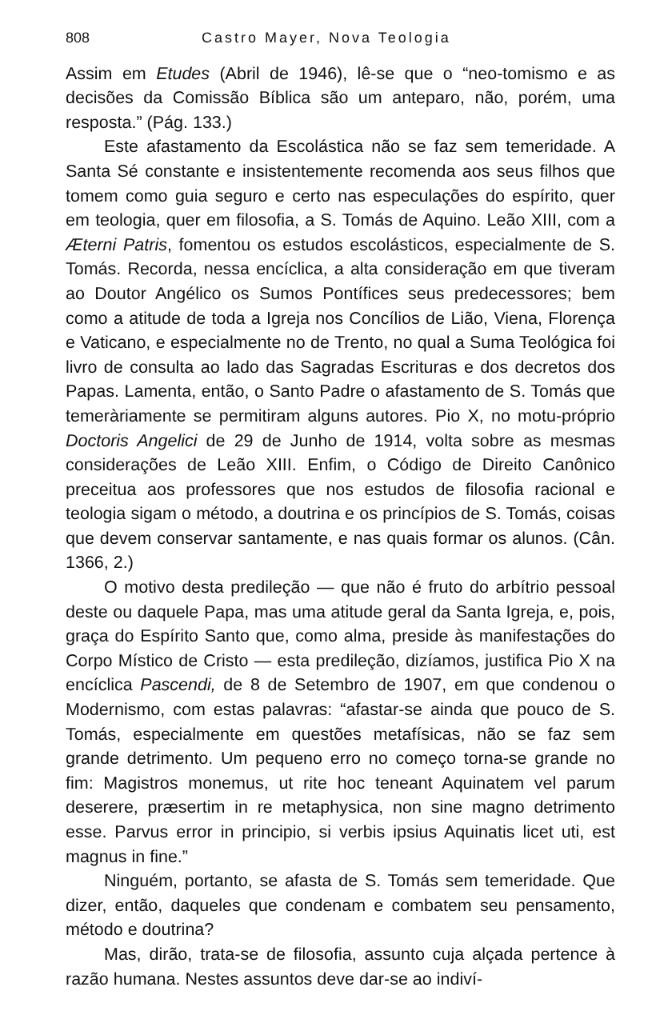808 Castro Mayer, Nova Teologia
Assim em Etudes (Abril de 1946), lê-se que o “neo-tomismo e as decisões da Comissão Bíblica são um anteparo, não, porém, uma resposta.” (Pág. 133.)
Este afastamento da Escolástica não se faz sem temeridade. A Santa Sé constante e insistentemente recomenda aos seus filhos que tomem como guia seguro e certo nas especulações do espírito, quer em teologia, quer em filosofia, a S. Tomás de Aquino. Leão XIII, com a Æterni Patris, fomentou os estudos escolásticos, especialmente de S. Tomás. Recorda, nessa encíclica, a alta consideração em que tiveram ao Doutor Angélico os Sumos Pontífices seus predecessores; bem como a atitude de toda a Igreja nos Concílios de Lião, Viena, Florença e Vaticano, e especialmente no de Trento, no qual a Suma Teológica foi livro de consulta ao lado das Sagradas Escrituras e dos decretos dos Papas. Lamenta, então, o Santo Padre o afastamento de S. Tomás que temeràriamente se permitiram alguns autores. Pio X, no motu-próprio Doctoris Angelici de 29 de Junho de 1914, volta sobre as mesmas considerações de Leão XIII. Enfim, o Código de Direito Canônico preceitua aos professores que nos estudos de filosofia racional e teologia sigam o método, a doutrina e os princípios de S. Tomás, coisas que devem conservar santamente, e nas quais formar os alunos. (Cân. 1366, 2.)
O motivo desta predileção — que não é fruto do arbítrio pessoal deste ou daquele Papa, mas uma atitude geral da Santa Igreja, e, pois, graça do Espírito Santo que, como alma, preside às manifestações do Corpo Místico de Cristo — esta predileção, dizíamos, justifica Pio X na encíclica Pascendi, de 8 de Setembro de 1907, em que condenou o Modernismo, com estas palavras: “afastar-se ainda que pouco de S. Tomás, especialmente em questões metafísicas, não se faz sem grande detrimento. Um pequeno erro no começo torna-se grande no fim: Magistros monemus, ut rite hoc teneant Aquinatem vel parum deserere, præsertim in re metaphysica, non sine magno detrimento esse. Parvus error in principio, si verbis ipsius Aquinatis licet uti, est magnus in fine.”
Ninguém, portanto, se afasta de S. Tomás sem temeridade. Que dizer, então, daqueles que condenam e combatem seu pensamento, método e doutrina?
Mas, dirão, trata-se de filosofia, assunto cuja alçada pertence à razão humana. Nestes assuntos deve dar-se ao indiví-